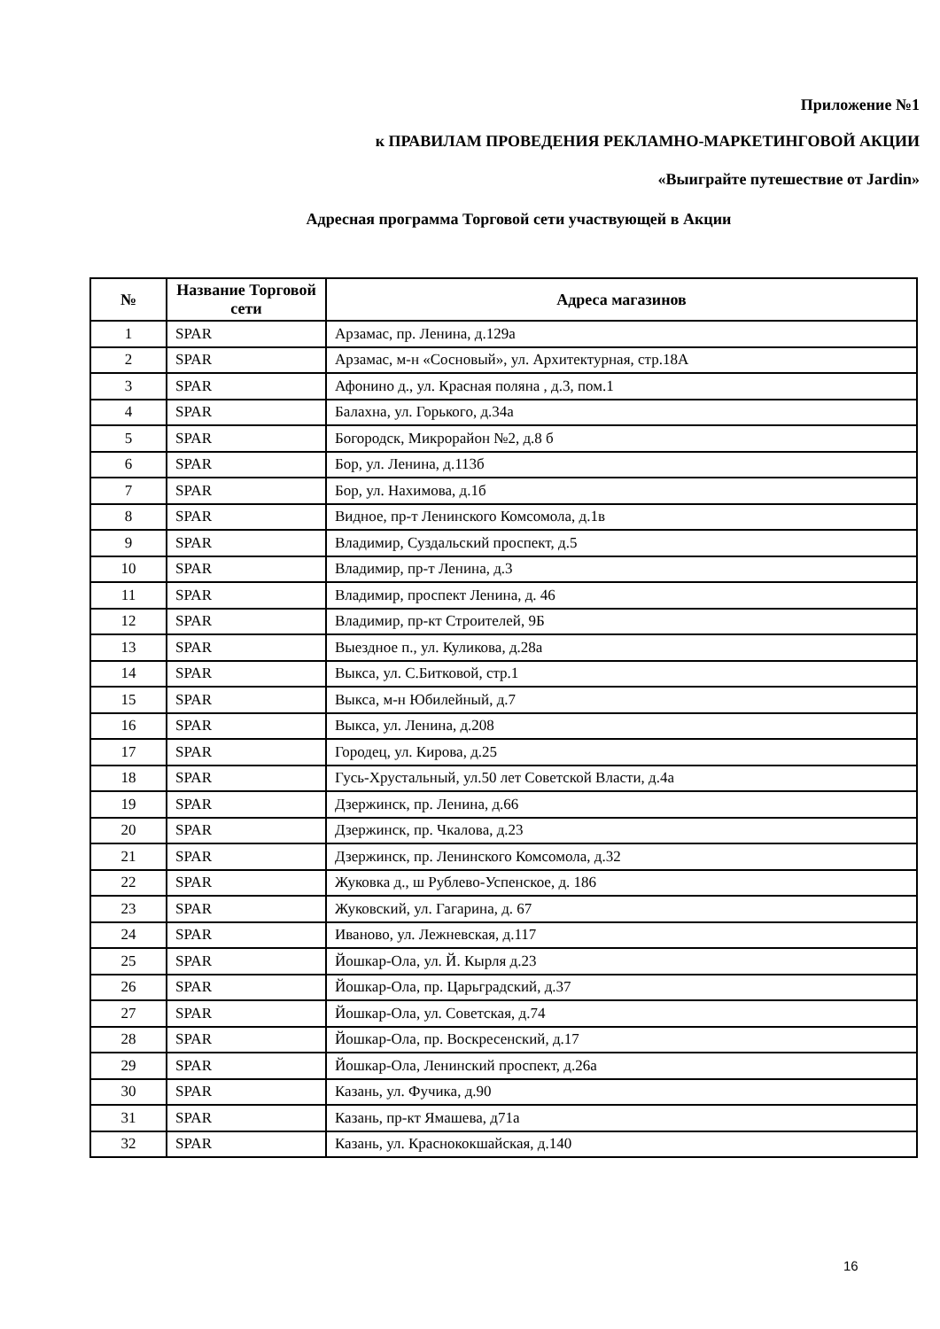Приложение №1
к ПРАВИЛАМ ПРОВЕДЕНИЯ РЕКЛАМНО-МАРКЕТИНГОВОЙ АКЦИИ
«Выиграйте путешествие от Jardin»
Адресная программа Торговой сети участвующей в Акции
| № | Название Торговой сети | Адреса магазинов |
| --- | --- | --- |
| 1 | SPAR | Арзамас, пр. Ленина, д.129а |
| 2 | SPAR | Арзамас, м-н «Сосновый», ул. Архитектурная, стр.18А |
| 3 | SPAR | Афонино д., ул. Красная поляна , д.3, пом.1 |
| 4 | SPAR | Балахна, ул. Горького, д.34а |
| 5 | SPAR | Богородск, Микрорайон №2, д.8 б |
| 6 | SPAR | Бор, ул. Ленина, д.113б |
| 7 | SPAR | Бор, ул. Нахимова, д.1б |
| 8 | SPAR | Видное, пр-т Ленинского Комсомола, д.1в |
| 9 | SPAR | Владимир, Суздальский проспект, д.5 |
| 10 | SPAR | Владимир, пр-т Ленина, д.3 |
| 11 | SPAR | Владимир, проспект Ленина, д. 46 |
| 12 | SPAR | Владимир, пр-кт Строителей, 9Б |
| 13 | SPAR | Выездное п., ул. Куликова, д.28а |
| 14 | SPAR | Выкса, ул. С.Битковой, стр.1 |
| 15 | SPAR | Выкса, м-н Юбилейный, д.7 |
| 16 | SPAR | Выкса, ул. Ленина, д.208 |
| 17 | SPAR | Городец, ул. Кирова, д.25 |
| 18 | SPAR | Гусь-Хрустальный, ул.50 лет Советской Власти, д.4а |
| 19 | SPAR | Дзержинск, пр. Ленина, д.66 |
| 20 | SPAR | Дзержинск, пр. Чкалова, д.23 |
| 21 | SPAR | Дзержинск, пр. Ленинского Комсомола, д.32 |
| 22 | SPAR | Жуковка д., ш Рублево-Успенское, д. 186 |
| 23 | SPAR | Жуковский, ул. Гагарина, д. 67 |
| 24 | SPAR | Иваново, ул. Лежневская, д.117 |
| 25 | SPAR | Йошкар-Ола, ул. Й. Кырля д.23 |
| 26 | SPAR | Йошкар-Ола, пр. Царьградский, д.37 |
| 27 | SPAR | Йошкар-Ола, ул. Советская, д.74 |
| 28 | SPAR | Йошкар-Ола, пр. Воскресенский, д.17 |
| 29 | SPAR | Йошкар-Ола, Ленинский проспект, д.26а |
| 30 | SPAR | Казань, ул. Фучика, д.90 |
| 31 | SPAR | Казань, пр-кт Ямашева, д71а |
| 32 | SPAR | Казань, ул. Краснококшайская, д.140 |
16